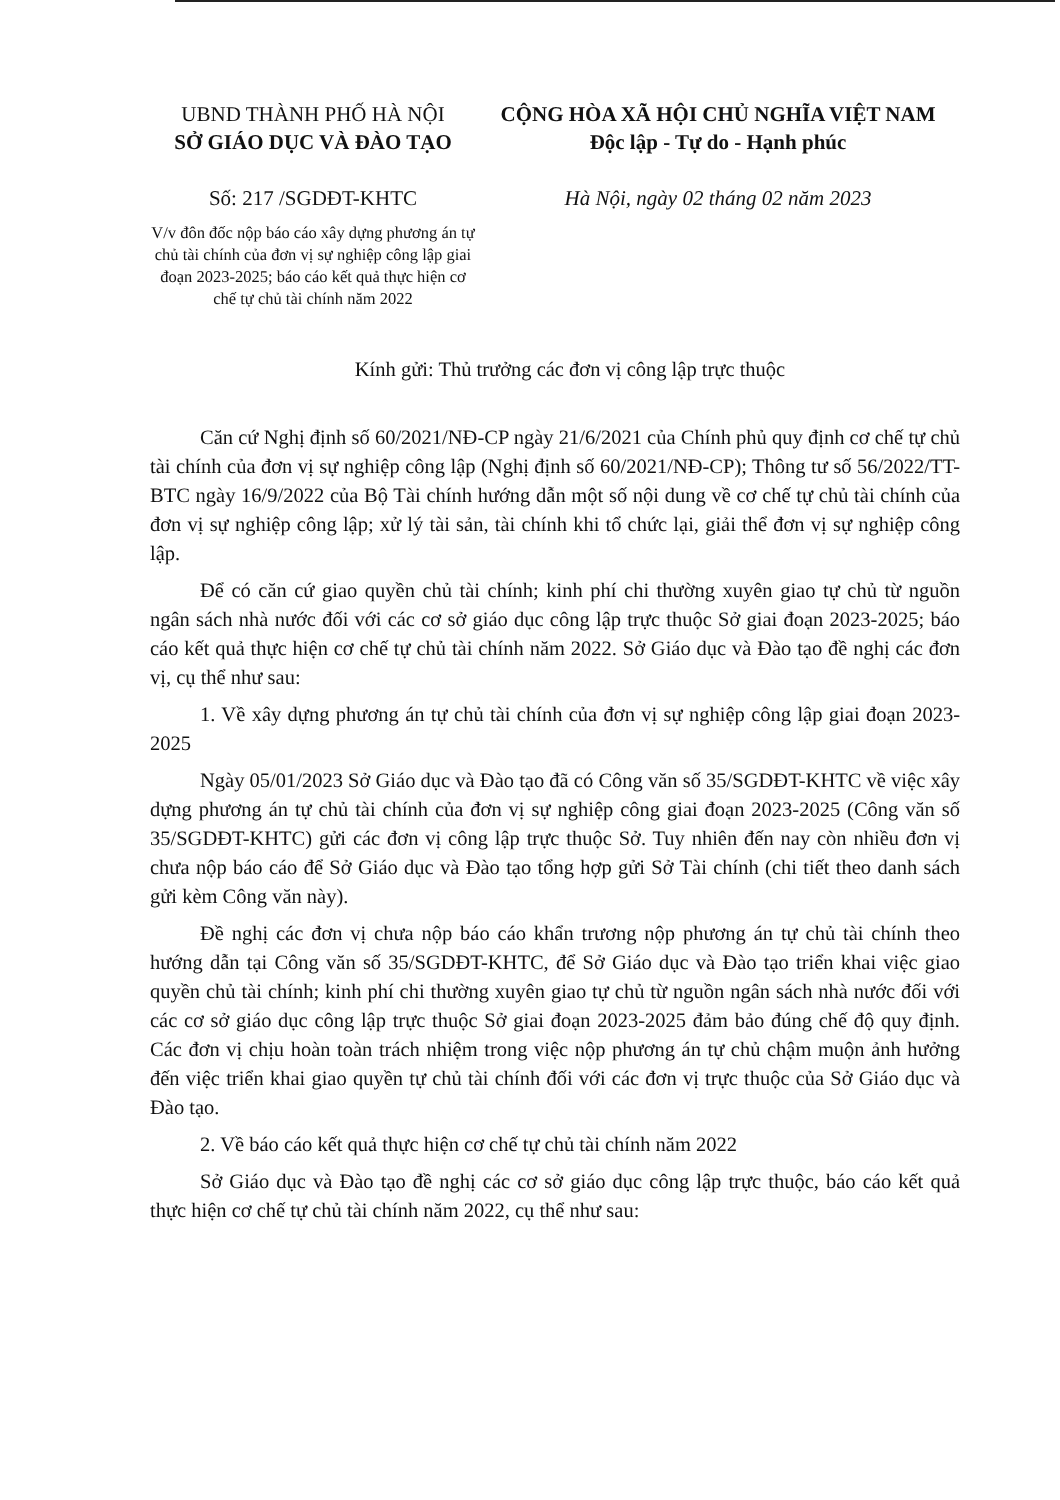UBND THÀNH PHỐ HÀ NỘI
SỞ GIÁO DỤC VÀ ĐÀO TẠO
Số: 217 /SGDĐT-KHTC
V/v đôn đốc nộp báo cáo xây dựng phương án tự chủ tài chính của đơn vị sự nghiệp công lập giai đoạn 2023-2025; báo cáo kết quả thực hiện cơ chế tự chủ tài chính năm 2022
CỘNG HÒA XÃ HỘI CHỦ NGHĨA VIỆT NAM
Độc lập - Tự do - Hạnh phúc
Hà Nội, ngày 02 tháng 02 năm 2023
Kính gửi: Thủ trưởng các đơn vị công lập trực thuộc
Căn cứ Nghị định số 60/2021/NĐ-CP ngày 21/6/2021 của Chính phủ quy định cơ chế tự chủ tài chính của đơn vị sự nghiệp công lập (Nghị định số 60/2021/NĐ-CP); Thông tư số 56/2022/TT-BTC ngày 16/9/2022 của Bộ Tài chính hướng dẫn một số nội dung về cơ chế tự chủ tài chính của đơn vị sự nghiệp công lập; xử lý tài sản, tài chính khi tổ chức lại, giải thể đơn vị sự nghiệp công lập.
Để có căn cứ giao quyền chủ tài chính; kinh phí chi thường xuyên giao tự chủ từ nguồn ngân sách nhà nước đối với các cơ sở giáo dục công lập trực thuộc Sở giai đoạn 2023-2025; báo cáo kết quả thực hiện cơ chế tự chủ tài chính năm 2022. Sở Giáo dục và Đào tạo đề nghị các đơn vị, cụ thể như sau:
1. Về xây dựng phương án tự chủ tài chính của đơn vị sự nghiệp công lập giai đoạn 2023-2025
Ngày 05/01/2023 Sở Giáo dục và Đào tạo đã có Công văn số 35/SGDĐT-KHTC về việc xây dựng phương án tự chủ tài chính của đơn vị sự nghiệp công giai đoạn 2023-2025 (Công văn số 35/SGDĐT-KHTC) gửi các đơn vị công lập trực thuộc Sở. Tuy nhiên đến nay còn nhiều đơn vị chưa nộp báo cáo để Sở Giáo dục và Đào tạo tổng hợp gửi Sở Tài chính (chi tiết theo danh sách gửi kèm Công văn này).
Đề nghị các đơn vị chưa nộp báo cáo khẩn trương nộp phương án tự chủ tài chính theo hướng dẫn tại Công văn số 35/SGDĐT-KHTC, để Sở Giáo dục và Đào tạo triển khai việc giao quyền chủ tài chính; kinh phí chi thường xuyên giao tự chủ từ nguồn ngân sách nhà nước đối với các cơ sở giáo dục công lập trực thuộc Sở giai đoạn 2023-2025 đảm bảo đúng chế độ quy định. Các đơn vị chịu hoàn toàn trách nhiệm trong việc nộp phương án tự chủ chậm muộn ảnh hưởng đến việc triển khai giao quyền tự chủ tài chính đối với các đơn vị trực thuộc của Sở Giáo dục và Đào tạo.
2. Về báo cáo kết quả thực hiện cơ chế tự chủ tài chính năm 2022
Sở Giáo dục và Đào tạo đề nghị các cơ sở giáo dục công lập trực thuộc, báo cáo kết quả thực hiện cơ chế tự chủ tài chính năm 2022, cụ thể như sau: